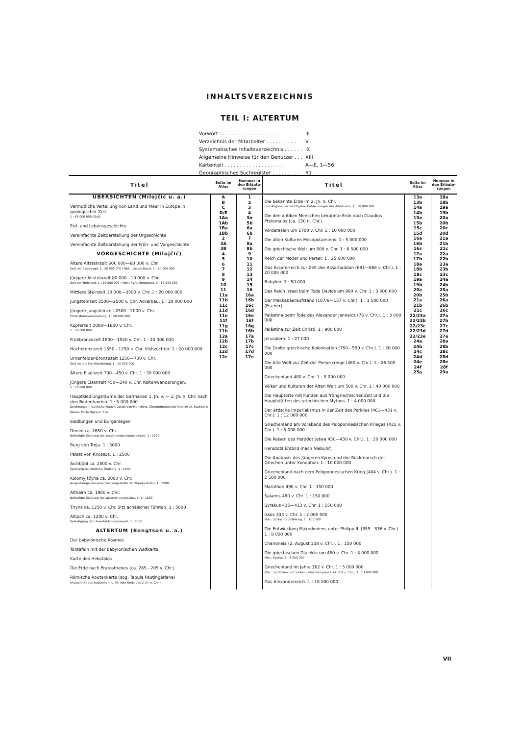INHALTSVERZEICHNIS
TEIL I: ALTERTUM
| Vorwort . . . . . . . . . . . . . . . . . . . | III |
| Verzeichnis der Mitarbeiter . . . . . . . . . . | V |
| Systematisches Inhaltsverzeichnis . . . . . . | IX |
| Allgemeine Hinweise für den Benutzer . . . | XIII |
| Kartenteil . . . . . . . . . . . . . . . . . . . | A—E, 1—56 |
| Geographisches Suchregister . . . . . . . . . | R1 |
| Titel | Seite im Atlas | Nummer in den Erläute-rungen | Titel | Seite im Atlas | Nummer in den Erläute-rungen |
| --- | --- | --- | --- | --- | --- |
| ÜBERSICHTEN (Milojčić u. a.) Vermutliche Verteilung von Land und Meer in Europa in geologischer Zeit. 1 : 60 000 000 (Gall) Erd- und Lebensgeschichte Vereinfachte Zeitdarstellung der Urgeschichte Vereinfachte Zeitdarstellung der Früh- und Vorgeschichte VORGESCHICHTE (Milojčić) Ältere Altsteinzeit 600 000—80 000 v. Chr. Zeit der Einzeljagd. 1 : 20 000 000 / Nbk.: Deutschland. 1 : 10 000 000 Jüngere Altsteinzeit 80 000—10 000 v. Chr. Zeit der Treibjagd. 1 : 20 000 000 / Nbk.: Pyrenäengebiet. 1 : 10 000 000 Mittlere Steinzeit 10 000—3500 v. Chr. 1 : 20 000 000 Jungsteinzeit 3500—2500 v. Chr. Ackerbau. 1 : 20 000 000 Jüngere Jungsteinzeit 2500—2000 v. Chr. Erste Metallverarbeitung. 1 : 20 000 000 Kupferzeit 2000—1800 v. Chr. 1 : 20 000 000 Frühbronzezeit 1800—1550 v. Chr. 1 : 20 000 000 Hochbronzezeit 1550—1250 v. Chr. Viehzüchter. 1 : 20 000 000 Urnenfelder-Bronzezeit 1250—700 v. Chr. Zeit der großen Wanderung. 1 : 20 000 000 Ältere Eisenzeit 700—450 v. Chr. 1 : 20 000 000 Jüngere Eisenzeit 450—240 v. Chr. Keltenwanderungen. 1 : 20 000 000 Hauptsiedlungsräume der Germanen 1. Jh. v. — 2. Jh. n. Chr. nach den Bodenfunden. 1 : 5 000 000 Zeichnungen: Gallische Mauer, Osttor von Manching, Obergermanischer Grenzwall, Raetische Mauer, Porta Nigra in Trier Siedlungen und Burganlagen Dimini ca. 2650 v. Chr. Befestigte Siedlung der ausgehenden Jungsteinzeit. 1 : 1500 Burg von Troja. 1 : 3000 Palast von Knossos. 1 : 2500 Aichbühl ca. 2000 v. Chr. Spätjungsteinzeitliche Siedlung. 1 : 1500 Kolomyjščyna ca. 2000 v. Chr. Ausgrabungsplan einer Siedlungsstätte der Tripolje-Kultur. 1 : 2500 Altheim ca. 1900 v. Chr. Befestigte Siedlung der späteren Jungsteinzeit. 1 : 1500 Tiryns ca. 1250 v. Chr. Sitz achäischer Fürsten. 1 : 5000 Altjoch ca. 1200 v. Chr. Befestigung der Urnenfelder-Bronzezeit. 1 : 7500 ALTERTUM (Bengtson u. a.) Der babylonische Kosmos Tontafeln mit der babylonischen Weltkarte Karte des Hekataios Die Erde nach Eratosthenes (ca. 285—205 v. Chr.) Römische Routenkarte (sog. Tabula Peutingeriana) (Ausschnitt aus Segment III u. IV, vom Ende des 2. Jh. n. Chr.) | A B C D/E 1Aa 1Ab 1Ba 1Bb 2 3A 3B 4 5 6 7 8 9 10 11 11a 11b 11c 11d 11e 11f 11g 11h 12a 12b 12c 12d 12e | 1 2 3 4 5a 5b 6a 6b 7 8a 8b 9 10 11 12 13 14 15 16 16a 16b 16c 16d 16e 16f 16g 16h 17a 17b 17c 17d 17e | Die bekannte Erde im 2. Jh. n. Chr. (mit Angabe der wichtigsten Entdeckungen des Altertums). 1 : 50 000 000 Die den antiken Menschen bekannte Erde nach Claudius Ptolemaios (ca. 150 n. Chr.) Vorderasien um 1700 v. Chr. 1 : 10 000 000 Die alten Kulturen Mesopotamiens. 1 : 5 000 000 Die griechische Welt um 800 v. Chr. 1 : 6 500 000 Reich der Meder und Perser. 1 : 25 000 000 Das Assyrerreich zur Zeit des Assarhaddon (681—668 v. Chr.). 1 : 20 000 000 Babylon. 1 : 50 000 Das Reich Israel beim Tode Davids um 960 v. Chr. 1 : 3 000 000 Der Makkabäeraufstand (167/6—157 v. Chr.). 1 : 1 500 000 (Fischer) Palästina beim Tode des Alexander Jannaios (76 v. Chr.). 1 : 3 000 000 Palästina zur Zeit Christi. 1 : 900 000 Jerusalem. 1 : 27 000 Die Große griechische Kolonisation (750—550 v. Chr.). 1 : 20 000 000 Die Alte Welt zur Zeit der Perserkriege (480 v. Chr.). 1 : 26 500 000 Griechenland 480 v. Chr. 1 : 8 000 000 Völker und Kulturen der Alten Welt um 500 v. Chr. 1 : 40 000 000 Die Hauptorte mit Funden aus frühgriechischer Zeit und die Hauptstätten des griechischen Mythos. 1 : 4 000 000 Der attische Imperialismus in der Zeit des Perikles (461—431 v. Chr.). 1 : 12 000 000 Griechenland am Vorabend des Peloponnesischen Krieges (431 v. Chr.). 1 : 5 000 000 Die Reisen des Herodot (etwa 450—430 v. Chr.). 1 : 20 000 000 Herodots Erdbild (nach Niebuhr) Die Anabasis des Jüngeren Kyros und der Rückmarsch der Griechen unter Xenophon. 1 : 10 000 000 Griechenland nach dem Peloponnesischen Krieg (404 v. Chr.). 1 : 2 500 000 Marathon 490 v. Chr. 1 : 150 000 Salamis 480 v. Chr. 1 : 150 000 Syrakus 415—413 v. Chr. 1 : 150 000 Issos 333 v. Chr. 1 : 2 000 000 Nbk.: Schlachtaufstellung. 1 : 100 000 Die Entwicklung Makedoniens unter Philipp II. (359—336 v. Chr.). 1 : 8 000 000 Chaironeia (2. August 338 v. Chr.). 1 : 150 000 Die griechischen Dialekte um 450 v. Chr. 1 : 8 000 000 Nbk.: Kypros. 1 : 8 000 000 Griechenland im Jahre 362 v. Chr. 1 : 5 000 000 Nbk.: Süditalien und Sizilien unter Dionysios I. (+ 367 v. Chr.). 1 : 13 000 000 Das Alexanderreich. 1 : 18 000 000 | 13a 13b 14a 14b 15a 15b 15c 15d 16a 16b 16c 17a 17b 18a 18b 18c 19a 19b 20a 20b 21a 21b 21c 22/23a 22/23b 22/23c 22/23d 22/23e 24a 24b 24c 24d 24e 24f 25a | 18a 18b 19a 19b 20a 20b 20c 20d 21a 21b 21c 22a 22b 23a 23b 23c 24a 24b 25a 25b 26a 26b 26c 27a 27b 27c 27d 27e 28a 28b 28c 28d 28e 28f 29a |
VII